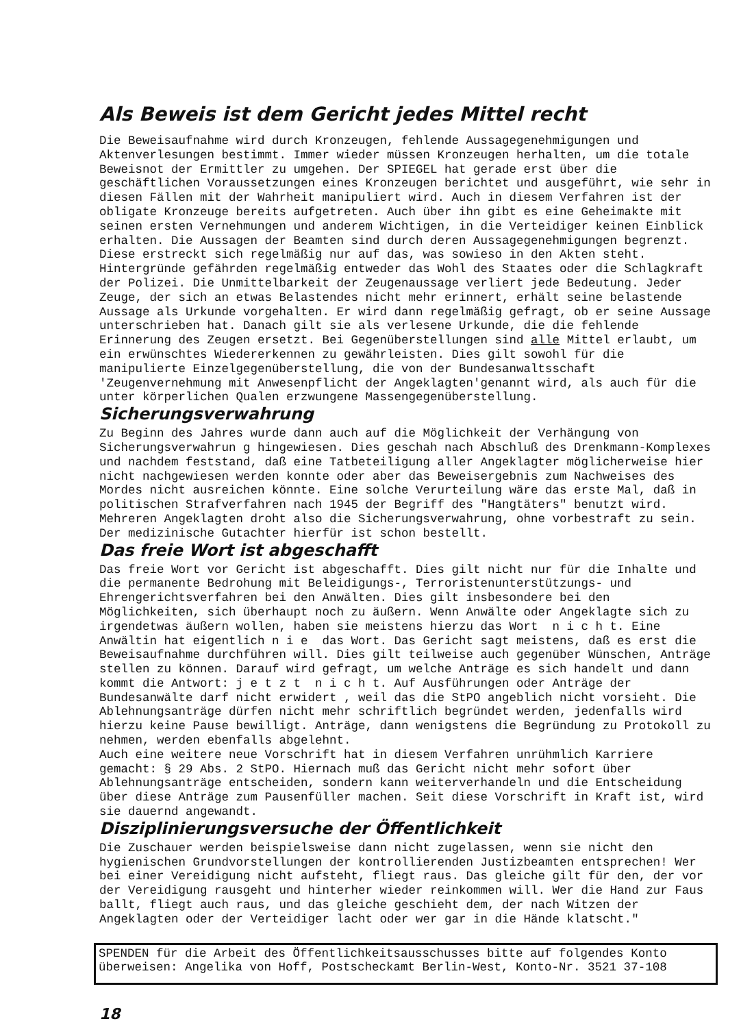Als Beweis ist dem Gericht jedes Mittel recht
Die Beweisaufnahme wird durch Kronzeugen, fehlende Aussagegenehmigungen und Aktenverlesungen bestimmt. Immer wieder müssen Kronzeugen herhalten, um die totale Beweisnot der Ermittler zu umgehen. Der SPIEGEL hat gerade erst über die geschäftlichen Voraussetzungen eines Kronzeugen berichtet und ausgeführt, wie sehr in diesen Fällen mit der Wahrheit manipuliert wird. Auch in diesem Verfahren ist der obligate Kronzeuge bereits aufgetreten. Auch über ihn gibt es eine Geheimakte mit seinen ersten Vernehmungen und anderem Wichtigen, in die Verteidiger keinen Einblick erhalten. Die Aussagen der Beamten sind durch deren Aussagegenehmigungen begrenzt. Diese erstreckt sich regelmäßig nur auf das, was sowieso in den Akten steht. Hintergründe gefährden regelmäßig entweder das Wohl des Staates oder die Schlagkraft der Polizei. Die Unmittelbarkeit der Zeugenaussage verliert jede Bedeutung. Jeder Zeuge, der sich an etwas Belastendes nicht mehr erinnert, erhält seine belastende Aussage als Urkunde vorgehalten. Er wird dann regelmäßig gefragt, ob er seine Aussage unterschrieben hat. Danach gilt sie als verlesene Urkunde, die die fehlende Erinnerung des Zeugen ersetzt. Bei Gegenüberstellungen sind alle Mittel erlaubt, um ein erwünschtes Wiedererkennen zu gewährleisten. Dies gilt sowohl für die manipulierte Einzelgegenüberstellung, die von der Bundesanwaltsschaft 'Zeugenvernehmung mit Anwesenpflicht der Angeklagten'genannt wird, als auch für die unter körperlichen Qualen erzwungene Massengegenüberstellung.
Sicherungsverwahrung
Zu Beginn des Jahres wurde dann auch auf die Möglichkeit der Verhängung von Sicherungsverwahrun g hingewiesen. Dies geschah nach Abschluß des Drenkmann-Komplexes und nachdem feststand, daß eine Tatbeteiligung aller Angeklagter möglicherweise hier nicht nachgewiesen werden konnte oder aber das Beweisergebnis zum Nachweises des Mordes nicht ausreichen könnte. Eine solche Verurteilung wäre das erste Mal, daß in politischen Strafverfahren nach 1945 der Begriff des "Hangtäters" benutzt wird.
Mehreren Angeklagten droht also die Sicherungsverwahrung, ohne vorbestraft zu sein.
Der medizinische Gutachter hierfür ist schon bestellt.
Das freie Wort ist abgeschafft
Das freie Wort vor Gericht ist abgeschafft. Dies gilt nicht nur für die Inhalte und die permanente Bedrohung mit Beleidigungs-, Terroristenunterstützungs- und Ehrengerichtsverfahren bei den Anwälten. Dies gilt insbesondere bei den Möglichkeiten, sich überhaupt noch zu äußern. Wenn Anwälte oder Angeklagte sich zu irgendetwas äußern wollen, haben sie meistens hierzu das Wort n i c h t. Eine Anwältin hat eigentlich n i e das Wort. Das Gericht sagt meistens, daß es erst die Beweisaufnahme durchführen will. Dies gilt teilweise auch gegenüber Wünschen, Anträge stellen zu können. Darauf wird gefragt, um welche Anträge es sich handelt und dann kommt die Antwort: j e t z t n i c h t. Auf Ausführungen oder Anträge der Bundesanwälte darf nicht erwidert , weil das die StPO angeblich nicht vorsieht. Die Ablehnungsanträge dürfen nicht mehr schriftlich begründet werden, jedenfalls wird hierzu keine Pause bewilligt. Anträge, dann wenigstens die Begründung zu Protokoll zu nehmen, werden ebenfalls abgelehnt.
Auch eine weitere neue Vorschrift hat in diesem Verfahren unrühmlich Karriere gemacht: § 29 Abs. 2 StPO. Hiernach muß das Gericht nicht mehr sofort über Ablehnungsanträge entscheiden, sondern kann weiterverhandeln und die Entscheidung über diese Anträge zum Pausenfüller machen. Seit diese Vorschrift in Kraft ist, wird sie dauernd angewandt.
Disziplinierungsversuche der Öffentlichkeit
Die Zuschauer werden beispielsweise dann nicht zugelassen, wenn sie nicht den hygienischen Grundvorstellungen der kontrollierenden Justizbeamten entsprechen! Wer bei einer Vereidigung nicht aufsteht, fliegt raus. Das gleiche gilt für den, der vor der Vereidigung rausgeht und hinterher wieder reinkommen will. Wer die Hand zur Faus ballt, fliegt auch raus, und das gleiche geschieht dem, der nach Witzen der Angeklagten oder der Verteidiger lacht oder wer gar in die Hände klatscht."
SPENDEN für die Arbeit des Öffentlichkeitsausschusses bitte auf folgendes Konto überweisen: Angelika von Hoff, Postscheckamt Berlin-West, Konto-Nr. 3521 37-108
18